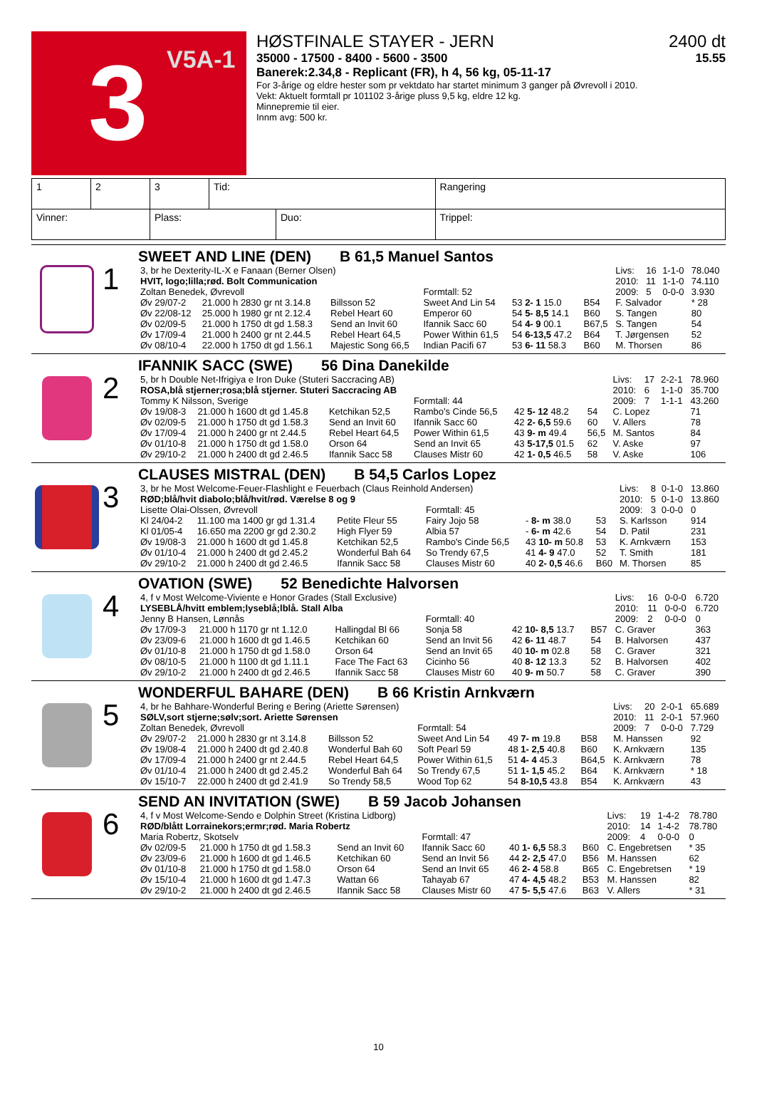3
V5A-1
HØSTFINALE STAYER - JERN 2400 dt
35000 - 17500 - 8400 - 5600 - 3500 15.55
Banerek:2.34,8 - Replicant (FR), h 4, 56 kg, 05-11-17
For 3-årige og eldre hester som pr vektdato har startet minimum 3 ganger på Øvrevoll i 2010.
Vekt: Aktuelt formtall pr 101102 3-årige pluss 9,5 kg, eldre 12 kg.
Minnepremie til eier.
Innm avg: 500 kr.
| 1 | 2 | 3 | Tid: | | Rangering | |
| Vinner: | | Plass: | | Duo: | | Trippel: |
1
SWEET AND LINE (DEN) B 61,5 Manuel Santos
| 3, br he Dexterity-IL-X e Fanaan (Berner Olsen) | | | | | | Livs: | 16 | 1-1-0 | 78.040 |
| HVIT, logo;lilla;rød. Bolt Communication | | | | | | 2010: | 11 | 1-1-0 | 74.110 |
| Zoltan Benedek, Øvrevoll | | | Formtall: 52 | | | 2009: | 5 | 0-0-0 | 3.930 |
| Øv 29/07-2 | 21.000 h 2830 gr nt 3.14.8 | Billsson 52 | Sweet And Lin 54 | 53 2- 1 15.0 | B54 | F. Salvador | | | * 28 |
| Øv 22/08-12 | 25.000 h 1980 gr nt 2.12.4 | Rebel Heart 60 | Emperor 60 | 54 5- 8,5 14.1 | B60 | S. Tangen | | | 80 |
| Øv 02/09-5 | 21.000 h 1750 dt gd 1.58.3 | Send an Invit 60 | Ifannik Sacc 60 | 54 4- 9 00.1 | B67,5 | S. Tangen | | | 54 |
| Øv 17/09-4 | 21.000 h 2400 gr nt 2.44.5 | Rebel Heart 64,5 | Power Within 61,5 | 54 6-13,5 47.2 | B64 | T. Jørgensen | | | 52 |
| Øv 08/10-4 | 22.000 h 1750 dt gd 1.56.1 | Majestic Song 66,5 | Indian Pacifi 67 | 53 6- 11 58.3 | B60 | M. Thorsen | | | 86 |
2
IFANNIK SACC (SWE) 56 Dina Danekilde
| 5, br h Double Net-Ifrigiya e Iron Duke (Stuteri Saccracing AB) | | | | | | Livs: | 17 | 2-2-1 | 78.960 |
| ROSA,blå stjerner;rosa;blå stjerner. Stuteri Saccracing AB | | | | | | 2010: | 6 | 1-1-0 | 35.700 |
| Tommy K Nilsson, Sverige | | | Formtall: 44 | | | 2009: | 7 | 1-1-1 | 43.260 |
| Øv 19/08-3 | 21.000 h 1600 dt gd 1.45.8 | Ketchikan 52,5 | Rambo's Cinde 56,5 | 42 5- 12 48.2 | 54 | C. Lopez | | | 71 |
| Øv 02/09-5 | 21.000 h 1750 dt gd 1.58.3 | Send an Invit 60 | Ifannik Sacc 60 | 42 2- 6,5 59.6 | 60 | V. Allers | | | 78 |
| Øv 17/09-4 | 21.000 h 2400 gr nt 2.44.5 | Rebel Heart 64,5 | Power Within 61,5 | 43 9- m 49.4 | 56,5 | M. Santos | | | 84 |
| Øv 01/10-8 | 21.000 h 1750 dt gd 1.58.0 | Orson 64 | Send an Invit 65 | 43 5-17,5 01.5 | 62 | V. Aske | | | 97 |
| Øv 29/10-2 | 21.000 h 2400 dt gd 2.46.5 | Ifannik Sacc 58 | Clauses Mistr 60 | 42 1- 0,5 46.5 | 58 | V. Aske | | | 106 |
3
CLAUSES MISTRAL (DEN) B 54,5 Carlos Lopez
| 3, br he Most Welcome-Feuer-Flashlight e Feuerbach (Claus Reinhold Andersen) | | | | | | Livs: | 8 | 0-1-0 | 13.860 |
| RØD;blå/hvit diabolo;blå/hvit/rød. Værelse 8 og 9 | | | | | | 2010: | 5 | 0-1-0 | 13.860 |
| Lisette Olai-Olssen, Øvrevoll | | | Formtall: 45 | | | 2009: | 3 | 0-0-0 | 0 |
| Kl 24/04-2 | 11.100 ma 1400 gr gd 1.31.4 | Petite Fleur 55 | Fairy Jojo 58 | - 8- m 38.0 | 53 | S. Karlsson | | | 914 |
| Kl 01/05-4 | 16.650 ma 2200 gr gd 2.30.2 | High Flyer 59 | Albia 57 | - 6- m 42.6 | 54 | D. Patil | | | 231 |
| Øv 19/08-3 | 21.000 h 1600 dt gd 1.45.8 | Ketchikan 52,5 | Rambo's Cinde 56,5 | 43 10- m 50.8 | 53 | K. Arnkværn | | | 153 |
| Øv 01/10-4 | 21.000 h 2400 dt gd 2.45.2 | Wonderful Bah 64 | So Trendy 67,5 | 41 4- 9 47.0 | 52 | T. Smith | | | 181 |
| Øv 29/10-2 | 21.000 h 2400 dt gd 2.46.5 | Ifannik Sacc 58 | Clauses Mistr 60 | 40 2- 0,5 46.6 | B60 | M. Thorsen | | | 85 |
4
OVATION (SWE) 52 Benedichte Halvorsen
| 4, f v Most Welcome-Viviente e Honor Grades (Stall Exclusive) | | | | | | Livs: | 16 | 0-0-0 | 6.720 |
| LYSEBLÅ/hvitt emblem;lyseblå;lblå. Stall Alba | | | | | | 2010: | 11 | 0-0-0 | 6.720 |
| Jenny B Hansen, Lønnås | | | Formtall: 40 | | | 2009: | 2 | 0-0-0 | 0 |
| Øv 17/09-3 | 21.000 h 1170 gr nt 1.12.0 | Hallingdal Bl 66 | Sonja 58 | 42 10- 8,5 13.7 | B57 | C. Graver | | | 363 |
| Øv 23/09-6 | 21.000 h 1600 dt gd 1.46.5 | Ketchikan 60 | Send an Invit 56 | 42 6- 11 48.7 | 54 | B. Halvorsen | | | 437 |
| Øv 01/10-8 | 21.000 h 1750 dt gd 1.58.0 | Orson 64 | Send an Invit 65 | 40 10- m 02.8 | 58 | C. Graver | | | 321 |
| Øv 08/10-5 | 21.000 h 1100 dt gd 1.11.1 | Face The Fact 63 | Cicinho 56 | 40 8- 12 13.3 | 52 | B. Halvorsen | | | 402 |
| Øv 29/10-2 | 21.000 h 2400 dt gd 2.46.5 | Ifannik Sacc 58 | Clauses Mistr 60 | 40 9- m 50.7 | 58 | C. Graver | | | 390 |
5
WONDERFUL BAHARE (DEN) B 66 Kristin Arnkværn
| 4, br he Bahhare-Wonderful Bering e Bering (Ariette Sørensen) | | | | | | Livs: | 20 | 2-0-1 | 65.689 |
| SØLV,sort stjerne;sølv;sort. Ariette Sørensen | | | | | | 2010: | 11 | 2-0-1 | 57.960 |
| Zoltan Benedek, Øvrevoll | | | Formtall: 54 | | | 2009: | 7 | 0-0-0 | 7.729 |
| Øv 29/07-2 | 21.000 h 2830 gr nt 3.14.8 | Billsson 52 | Sweet And Lin 54 | 49 7- m 19.8 | B58 | M. Hanssen | | | 92 |
| Øv 19/08-4 | 21.000 h 2400 dt gd 2.40.8 | Wonderful Bah 60 | Soft Pearl 59 | 48 1- 2,5 40.8 | B60 | K. Arnkværn | | | 135 |
| Øv 17/09-4 | 21.000 h 2400 gr nt 2.44.5 | Rebel Heart 64,5 | Power Within 61,5 | 51 4- 4 45.3 | B64,5 | K. Arnkværn | | | 78 |
| Øv 01/10-4 | 21.000 h 2400 dt gd 2.45.2 | Wonderful Bah 64 | So Trendy 67,5 | 51 1- 1,5 45.2 | B64 | K. Arnkværn | | | * 18 |
| Øv 15/10-7 | 22.000 h 2400 dt gd 2.41.9 | So Trendy 58,5 | Wood Top 62 | 54 8-10,5 43.8 | B54 | K. Arnkværn | | | 43 |
6
SEND AN INVITATION (SWE) B 59 Jacob Johansen
| 4, f v Most Welcome-Sendo e Dolphin Street (Kristina Lidborg) | | | | | | Livs: | 19 | 1-4-2 | 78.780 |
| RØD/blått Lorrainekors;ermr;rød. Maria Robertz | | | | | | 2010: | 14 | 1-4-2 | 78.780 |
| Maria Robertz, Skotselv | | | Formtall: 47 | | | 2009: | 4 | 0-0-0 | 0 |
| Øv 02/09-5 | 21.000 h 1750 dt gd 1.58.3 | Send an Invit 60 | Ifannik Sacc 60 | 40 1- 6,5 58.3 | B60 | C. Engebretsen | | | * 35 |
| Øv 23/09-6 | 21.000 h 1600 dt gd 1.46.5 | Ketchikan 60 | Send an Invit 56 | 44 2- 2,5 47.0 | B56 | M. Hanssen | | | 62 |
| Øv 01/10-8 | 21.000 h 1750 dt gd 1.58.0 | Orson 64 | Send an Invit 65 | 46 2- 4 58.8 | B65 | C. Engebretsen | | | * 19 |
| Øv 15/10-4 | 21.000 h 1600 dt gd 1.47.3 | Wattan 66 | Tahayab 67 | 47 4- 4,5 48.2 | B53 | M. Hanssen | | | 82 |
| Øv 29/10-2 | 21.000 h 2400 dt gd 2.46.5 | Ifannik Sacc 58 | Clauses Mistr 60 | 47 5- 5,5 47.6 | B63 | V. Allers | | | * 31 |
10